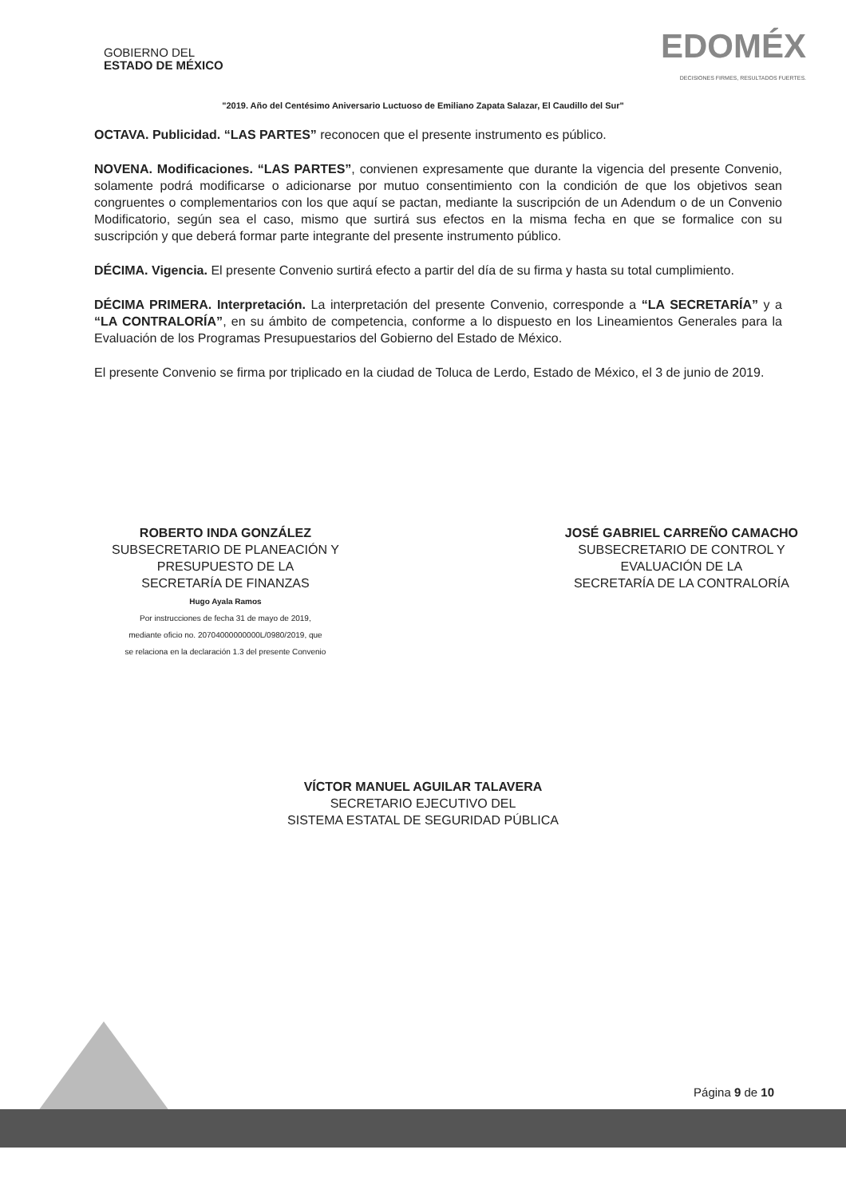GOBIERNO DEL
ESTADO DE MÉXICO
EDOMÉX
DECISIONES FIRMES, RESULTADOS FUERTES.
"2019. Año del Centésimo Aniversario Luctuoso de Emiliano Zapata Salazar, El Caudillo del Sur"
OCTAVA. Publicidad. “LAS PARTES” reconocen que el presente instrumento es público.
NOVENA. Modificaciones. “LAS PARTES”, convienen expresamente que durante la vigencia del presente Convenio, solamente podrá modificarse o adicionarse por mutuo consentimiento con la condición de que los objetivos sean congruentes o complementarios con los que aquí se pactan, mediante la suscripción de un Adendum o de un Convenio Modificatorio, según sea el caso, mismo que surtirá sus efectos en la misma fecha en que se formalice con su suscripción y que deberá formar parte integrante del presente instrumento público.
DÉCIMA. Vigencia. El presente Convenio surtirá efecto a partir del día de su firma y hasta su total cumplimiento.
DÉCIMA PRIMERA. Interpretación. La interpretación del presente Convenio, corresponde a “LA SECRETARÍA” y a “LA CONTRALORÍA”, en su ámbito de competencia, conforme a lo dispuesto en los Lineamientos Generales para la Evaluación de los Programas Presupuestarios del Gobierno del Estado de México.
El presente Convenio se firma por triplicado en la ciudad de Toluca de Lerdo, Estado de México, el 3 de junio de 2019.
ROBERTO INDA GONZÁLEZ
SUBSECRETARIO DE PLANEACIÓN Y
PRESUPUESTO DE LA
SECRETARÍA DE FINANZAS
Hugo Ayala Ramos
Por instrucciones de fecha 31 de mayo de 2019,
mediante oficio no. 20704000000000L/0980/2019, que
se relaciona en la declaración 1.3 del presente Convenio
JOSÉ GABRIEL CARREÑO CAMACHO
SUBSECRETARIO DE CONTROL Y
EVALUACIÓN DE LA
SECRETARÍA DE LA CONTRALORÍA
VÍCTOR MANUEL AGUILAR TALAVERA
SECRETARIO EJECUTIVO DEL
SISTEMA ESTATAL DE SEGURIDAD PÚBLICA
Página 9 de 10